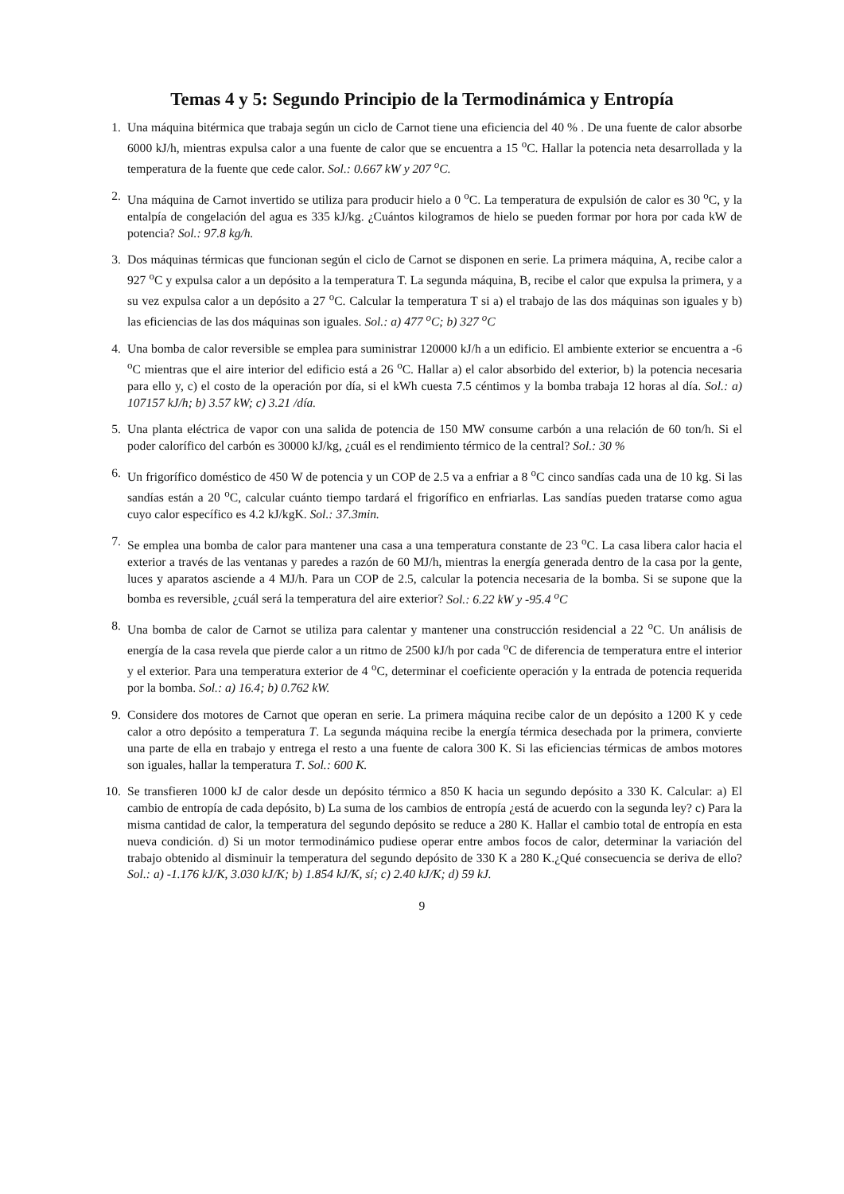Temas 4 y 5: Segundo Principio de la Termodinámica y Entropía
1. Una máquina bitérmica que trabaja según un ciclo de Carnot tiene una eficiencia del 40 % . De una fuente de calor absorbe 6000 kJ/h, mientras expulsa calor a una fuente de calor que se encuentra a 15 <sup>o</sup>C. Hallar la potencia neta desarrollada y la temperatura de la fuente que cede calor. Sol.: 0.667 kW y 207 <sup>o</sup>C.
2. Una máquina de Carnot invertido se utiliza para producir hielo a 0 <sup>o</sup>C. La temperatura de expulsión de calor es 30 <sup>o</sup>C, y la entalpía de congelación del agua es 335 kJ/kg. ¿Cuántos kilogramos de hielo se pueden formar por hora por cada kW de potencia? Sol.: 97.8 kg/h.
3. Dos máquinas térmicas que funcionan según el ciclo de Carnot se disponen en serie. La primera máquina, A, recibe calor a 927 <sup>o</sup>C y expulsa calor a un depósito a la temperatura T. La segunda máquina, B, recibe el calor que expulsa la primera, y a su vez expulsa calor a un depósito a 27 <sup>o</sup>C. Calcular la temperatura T si a) el trabajo de las dos máquinas son iguales y b) las eficiencias de las dos máquinas son iguales. Sol.: a) 477 <sup>o</sup>C; b) 327 <sup>o</sup>C
4. Una bomba de calor reversible se emplea para suministrar 120000 kJ/h a un edificio. El ambiente exterior se encuentra a -6 <sup>o</sup>C mientras que el aire interior del edificio está a 26 <sup>o</sup>C. Hallar a) el calor absorbido del exterior, b) la potencia necesaria para ello y, c) el costo de la operación por día, si el kWh cuesta 7.5 céntimos y la bomba trabaja 12 horas al día. Sol.: a) 107157 kJ/h; b) 3.57 kW; c) 3.21 /día.
5. Una planta eléctrica de vapor con una salida de potencia de 150 MW consume carbón a una relación de 60 ton/h. Si el poder calorífico del carbón es 30000 kJ/kg, ¿cuál es el rendimiento térmico de la central? Sol.: 30 %
6. Un frigorífico doméstico de 450 W de potencia y un COP de 2.5 va a enfriar a 8 <sup>o</sup>C cinco sandías cada una de 10 kg. Si las sandías están a 20 <sup>o</sup>C, calcular cuánto tiempo tardará el frigorífico en enfriarlas. Las sandías pueden tratarse como agua cuyo calor específico es 4.2 kJ/kgK. Sol.: 37.3min.
7. Se emplea una bomba de calor para mantener una casa a una temperatura constante de 23 <sup>o</sup>C. La casa libera calor hacia el exterior a través de las ventanas y paredes a razón de 60 MJ/h, mientras la energía generada dentro de la casa por la gente, luces y aparatos asciende a 4 MJ/h. Para un COP de 2.5, calcular la potencia necesaria de la bomba. Si se supone que la bomba es reversible, ¿cuál será la temperatura del aire exterior? Sol.: 6.22 kW y -95.4 <sup>o</sup>C
8. Una bomba de calor de Carnot se utiliza para calentar y mantener una construcción residencial a 22 <sup>o</sup>C. Un análisis de energía de la casa revela que pierde calor a un ritmo de 2500 kJ/h por cada <sup>o</sup>C de diferencia de temperatura entre el interior y el exterior. Para una temperatura exterior de 4 <sup>o</sup>C, determinar el coeficiente operación y la entrada de potencia requerida por la bomba. Sol.: a) 16.4; b) 0.762 kW.
9. Considere dos motores de Carnot que operan en serie. La primera máquina recibe calor de un depósito a 1200 K y cede calor a otro depósito a temperatura T. La segunda máquina recibe la energía térmica desechada por la primera, convierte una parte de ella en trabajo y entrega el resto a una fuente de calora 300 K. Si las eficiencias térmicas de ambos motores son iguales, hallar la temperatura T. Sol.: 600 K.
10. Se transfieren 1000 kJ de calor desde un depósito térmico a 850 K hacia un segundo depósito a 330 K. Calcular: a) El cambio de entropía de cada depósito, b) La suma de los cambios de entropía ¿está de acuerdo con la segunda ley? c) Para la misma cantidad de calor, la temperatura del segundo depósito se reduce a 280 K. Hallar el cambio total de entropía en esta nueva condición. d) Si un motor termodinámico pudiese operar entre ambos focos de calor, determinar la variación del trabajo obtenido al disminuir la temperatura del segundo depósito de 330 K a 280 K.¿Qué consecuencia se deriva de ello? Sol.: a) -1.176 kJ/K, 3.030 kJ/K; b) 1.854 kJ/K, sí; c) 2.40 kJ/K; d) 59 kJ.
9